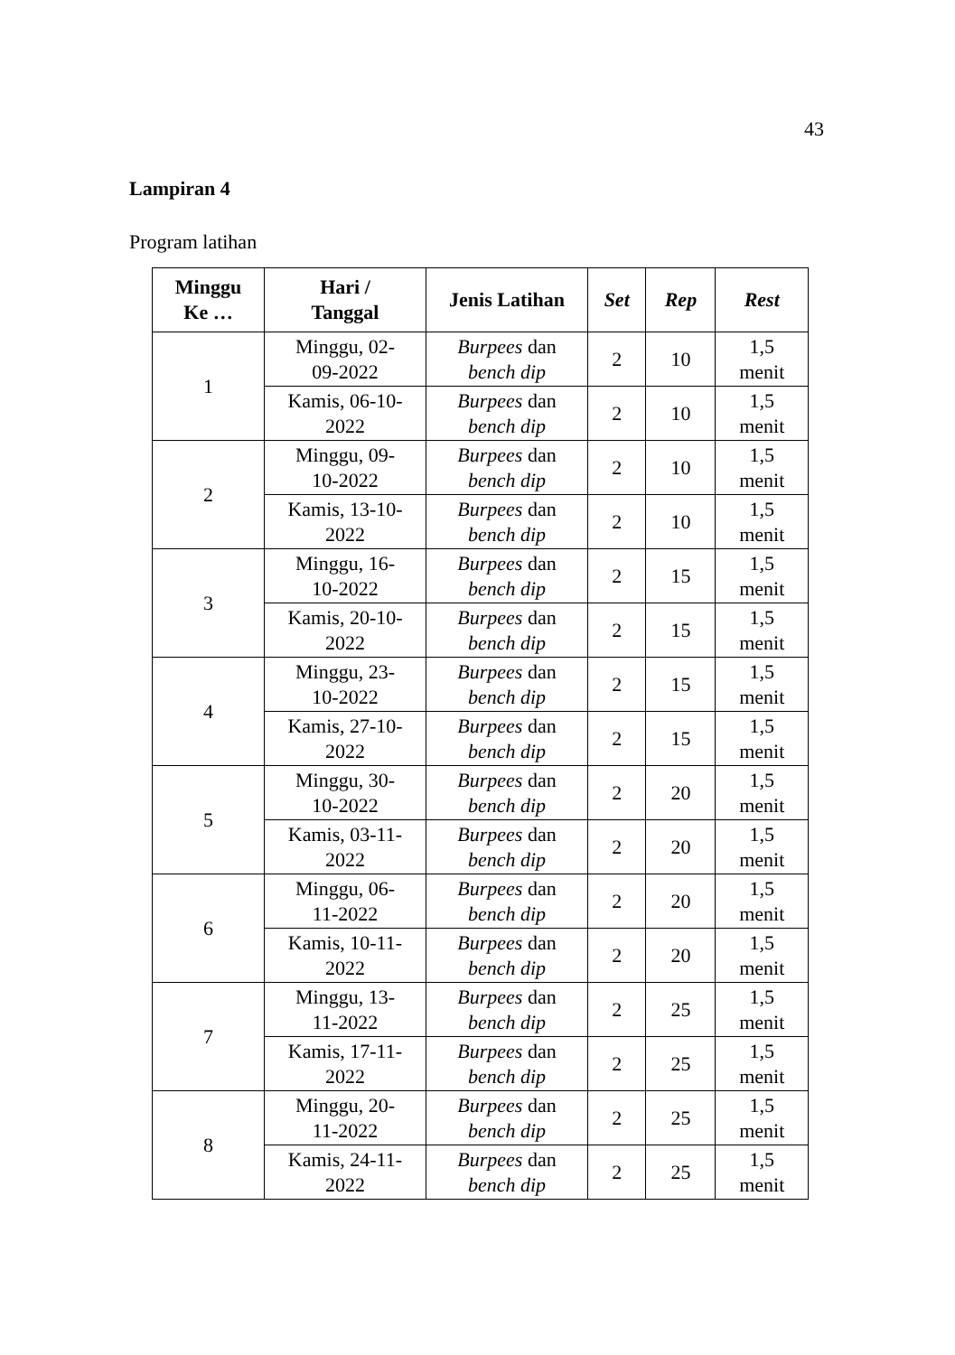43
Lampiran 4
Program latihan
| Minggu Ke … | Hari / Tanggal | Jenis Latihan | Set | Rep | Rest |
| --- | --- | --- | --- | --- | --- |
| 1 | Minggu, 02- 09-2022 | Burpees dan bench dip | 2 | 10 | 1,5 menit |
| | Kamis, 06-10- 2022 | Burpees dan bench dip | 2 | 10 | 1,5 menit |
| 2 | Minggu, 09- 10-2022 | Burpees dan bench dip | 2 | 10 | 1,5 menit |
| | Kamis, 13-10- 2022 | Burpees dan bench dip | 2 | 10 | 1,5 menit |
| 3 | Minggu, 16- 10-2022 | Burpees dan bench dip | 2 | 15 | 1,5 menit |
| | Kamis, 20-10- 2022 | Burpees dan bench dip | 2 | 15 | 1,5 menit |
| 4 | Minggu, 23- 10-2022 | Burpees dan bench dip | 2 | 15 | 1,5 menit |
| | Kamis, 27-10- 2022 | Burpees dan bench dip | 2 | 15 | 1,5 menit |
| 5 | Minggu, 30- 10-2022 | Burpees dan bench dip | 2 | 20 | 1,5 menit |
| | Kamis, 03-11- 2022 | Burpees dan bench dip | 2 | 20 | 1,5 menit |
| 6 | Minggu, 06- 11-2022 | Burpees dan bench dip | 2 | 20 | 1,5 menit |
| | Kamis, 10-11- 2022 | Burpees dan bench dip | 2 | 20 | 1,5 menit |
| 7 | Minggu, 13- 11-2022 | Burpees dan bench dip | 2 | 25 | 1,5 menit |
| | Kamis, 17-11- 2022 | Burpees dan bench dip | 2 | 25 | 1,5 menit |
| 8 | Minggu, 20- 11-2022 | Burpees dan bench dip | 2 | 25 | 1,5 menit |
| | Kamis, 24-11- 2022 | Burpees dan bench dip | 2 | 25 | 1,5 menit |